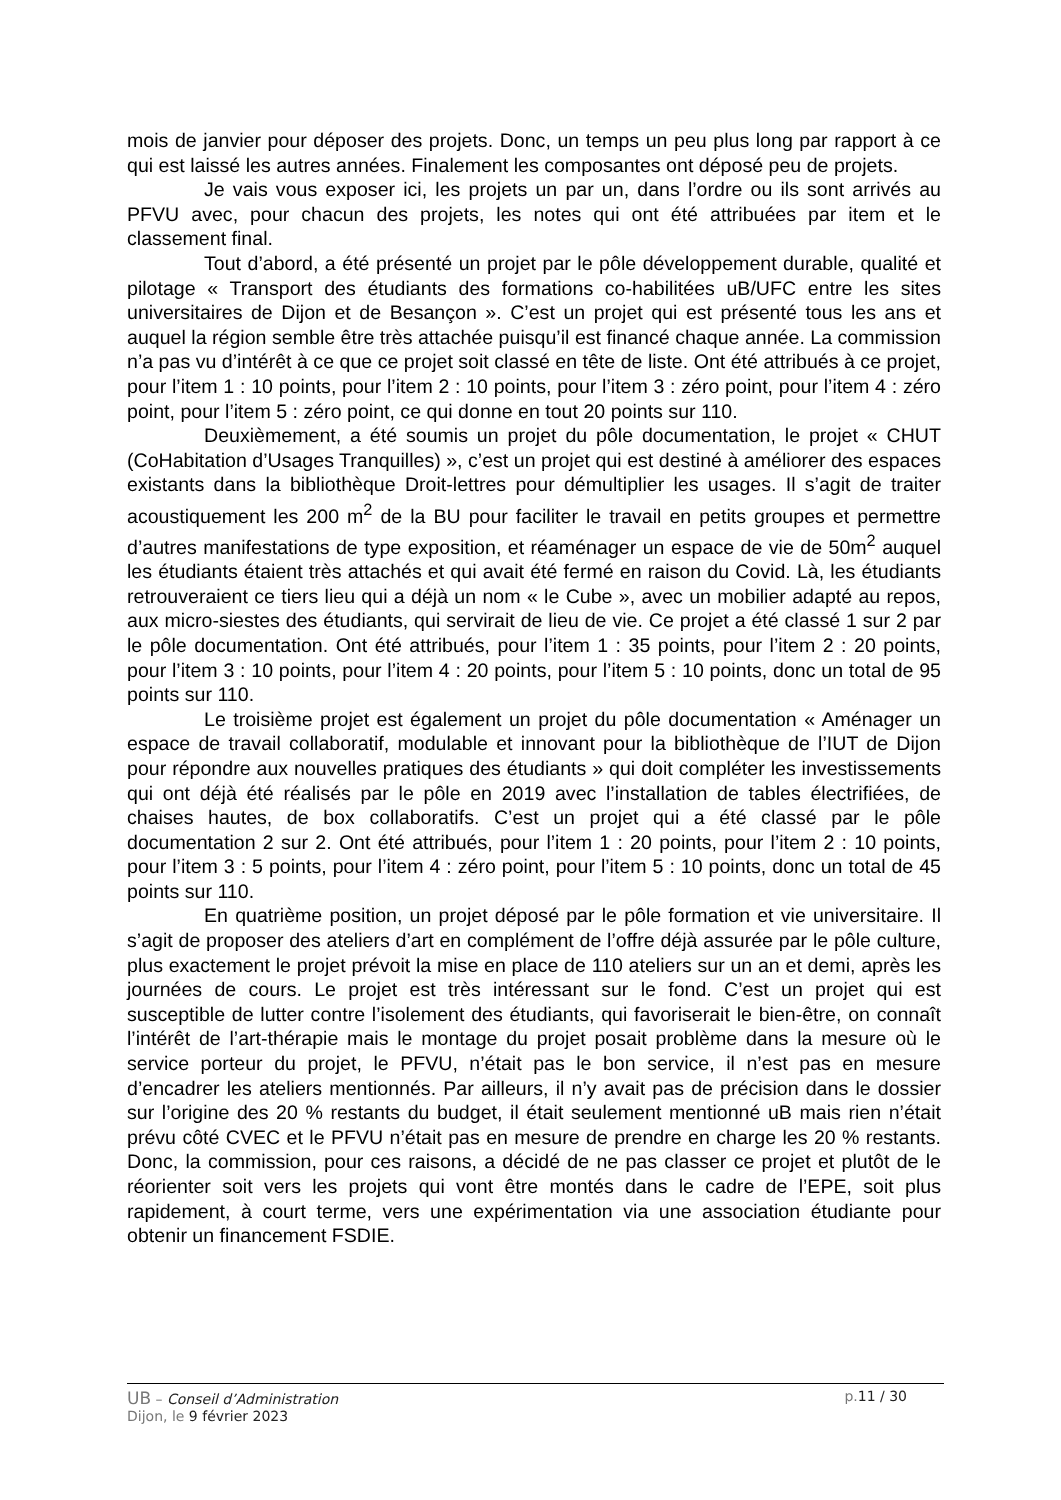mois de janvier pour déposer des projets. Donc, un temps un peu plus long par rapport à ce qui est laissé les autres années. Finalement les composantes ont déposé peu de projets.
Je vais vous exposer ici, les projets un par un, dans l’ordre ou ils sont arrivés au PFVU avec, pour chacun des projets, les notes qui ont été attribuées par item et le classement final.
Tout d’abord, a été présenté un projet par le pôle développement durable, qualité et pilotage « Transport des étudiants des formations co-habilitées uB/UFC entre les sites universitaires de Dijon et de Besançon ». C’est un projet qui est présenté tous les ans et auquel la région semble être très attachée puisqu’il est financé chaque année. La commission n’a pas vu d’intérêt à ce que ce projet soit classé en tête de liste. Ont été attribués à ce projet, pour l’item 1 : 10 points, pour l’item 2 : 10 points, pour l’item 3 : zéro point, pour l’item 4 : zéro point, pour l’item 5 : zéro point, ce qui donne en tout 20 points sur 110.
Deuxièmement, a été soumis un projet du pôle documentation, le projet « CHUT (CoHabitation d’Usages Tranquilles) », c’est un projet qui est destiné à améliorer des espaces existants dans la bibliothèque Droit-lettres pour démultiplier les usages. Il s’agit de traiter acoustiquement les 200 m<sup>2</sup> de la BU pour faciliter le travail en petits groupes et permettre d’autres manifestations de type exposition, et réaménager un espace de vie de 50m<sup>2</sup> auquel les étudiants étaient très attachés et qui avait été fermé en raison du Covid. Là, les étudiants retrouveraient ce tiers lieu qui a déjà un nom « le Cube », avec un mobilier adapté au repos, aux micro-siestes des étudiants, qui servirait de lieu de vie. Ce projet a été classé 1 sur 2 par le pôle documentation. Ont été attribués, pour l’item 1 : 35 points, pour l’item 2 : 20 points, pour l’item 3 : 10 points, pour l’item 4 : 20 points, pour l’item 5 : 10 points, donc un total de 95 points sur 110.
Le troisième projet est également un projet du pôle documentation « Aménager un espace de travail collaboratif, modulable et innovant pour la bibliothèque de l’IUT de Dijon pour répondre aux nouvelles pratiques des étudiants » qui doit compléter les investissements qui ont déjà été réalisés par le pôle en 2019 avec l’installation de tables électrifiées, de chaises hautes, de box collaboratifs. C’est un projet qui a été classé par le pôle documentation 2 sur 2. Ont été attribués, pour l’item 1 : 20 points, pour l’item 2 : 10 points, pour l’item 3 : 5 points, pour l’item 4 : zéro point, pour l’item 5 : 10 points, donc un total de 45 points sur 110.
En quatrième position, un projet déposé par le pôle formation et vie universitaire. Il s’agit de proposer des ateliers d’art en complément de l’offre déjà assurée par le pôle culture, plus exactement le projet prévoit la mise en place de 110 ateliers sur un an et demi, après les journées de cours. Le projet est très intéressant sur le fond. C’est un projet qui est susceptible de lutter contre l’isolement des étudiants, qui favoriserait le bien-être, on connaît l’intérêt de l’art-thérapie mais le montage du projet posait problème dans la mesure où le service porteur du projet, le PFVU, n’était pas le bon service, il n’est pas en mesure d’encadrer les ateliers mentionnés. Par ailleurs, il n’y avait pas de précision dans le dossier sur l’origine des 20 % restants du budget, il était seulement mentionné uB mais rien n’était prévu côté CVEC et le PFVU n’était pas en mesure de prendre en charge les 20 % restants. Donc, la commission, pour ces raisons, a décidé de ne pas classer ce projet et plutôt de le réorienter soit vers les projets qui vont être montés dans le cadre de l’EPE, soit plus rapidement, à court terme, vers une expérimentation via une association étudiante pour obtenir un financement FSDIE.
UB – Conseil d’Administration p.11 / 30
Dijon, le 9 février 2023